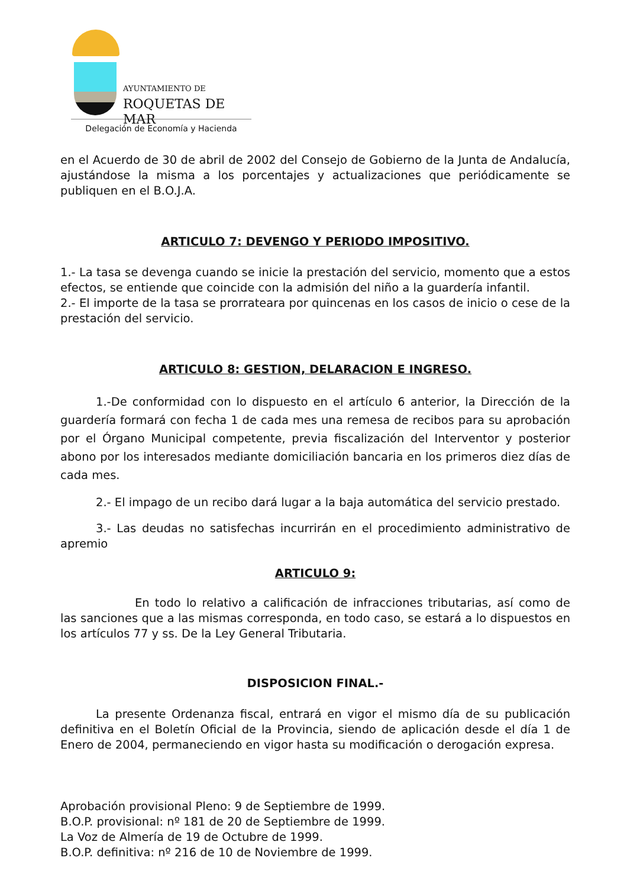AYUNTAMIENTO DE
ROQUETAS DE MAR
Delegación de Economía y Hacienda
en el Acuerdo de 30 de abril de 2002 del Consejo de Gobierno de la Junta de Andalucía, ajustándose la misma a los porcentajes y actualizaciones que periódicamente se publiquen en el B.O.J.A.
ARTICULO 7: DEVENGO Y PERIODO IMPOSITIVO.
1.- La tasa se devenga cuando se inicie la prestación del servicio, momento que a estos efectos, se entiende que coincide con la admisión del niño a la guardería infantil.
2.- El importe de la tasa se prorrateara por quincenas en los casos de inicio o cese de la prestación del servicio.
ARTICULO 8: GESTION, DELARACION E INGRESO.
1.-De conformidad con lo dispuesto en el artículo 6 anterior, la Dirección de la guardería formará con fecha 1 de cada mes una remesa de recibos para su aprobación por el Órgano Municipal competente, previa fiscalización del Interventor y posterior abono por los interesados mediante domiciliación bancaria en los primeros diez días de cada mes.
2.- El impago de un recibo dará lugar a la baja automática del servicio prestado.
3.- Las deudas no satisfechas incurrirán en el procedimiento administrativo de apremio
ARTICULO 9:
En todo lo relativo a calificación de infracciones tributarias, así como de las sanciones que a las mismas corresponda, en todo caso, se estará a lo dispuestos en los artículos 77 y ss. De la Ley General Tributaria.
DISPOSICION FINAL.-
La presente Ordenanza fiscal, entrará en vigor el mismo día de su publicación definitiva en el Boletín Oficial de la Provincia, siendo de aplicación desde el día 1 de Enero de 2004, permaneciendo en vigor hasta su modificación o derogación expresa.
Aprobación provisional Pleno: 9 de Septiembre de 1999.
B.O.P. provisional: nº 181 de 20 de Septiembre de 1999.
La Voz de Almería de 19 de Octubre de 1999.
B.O.P. definitiva: nº 216 de 10 de Noviembre de 1999.